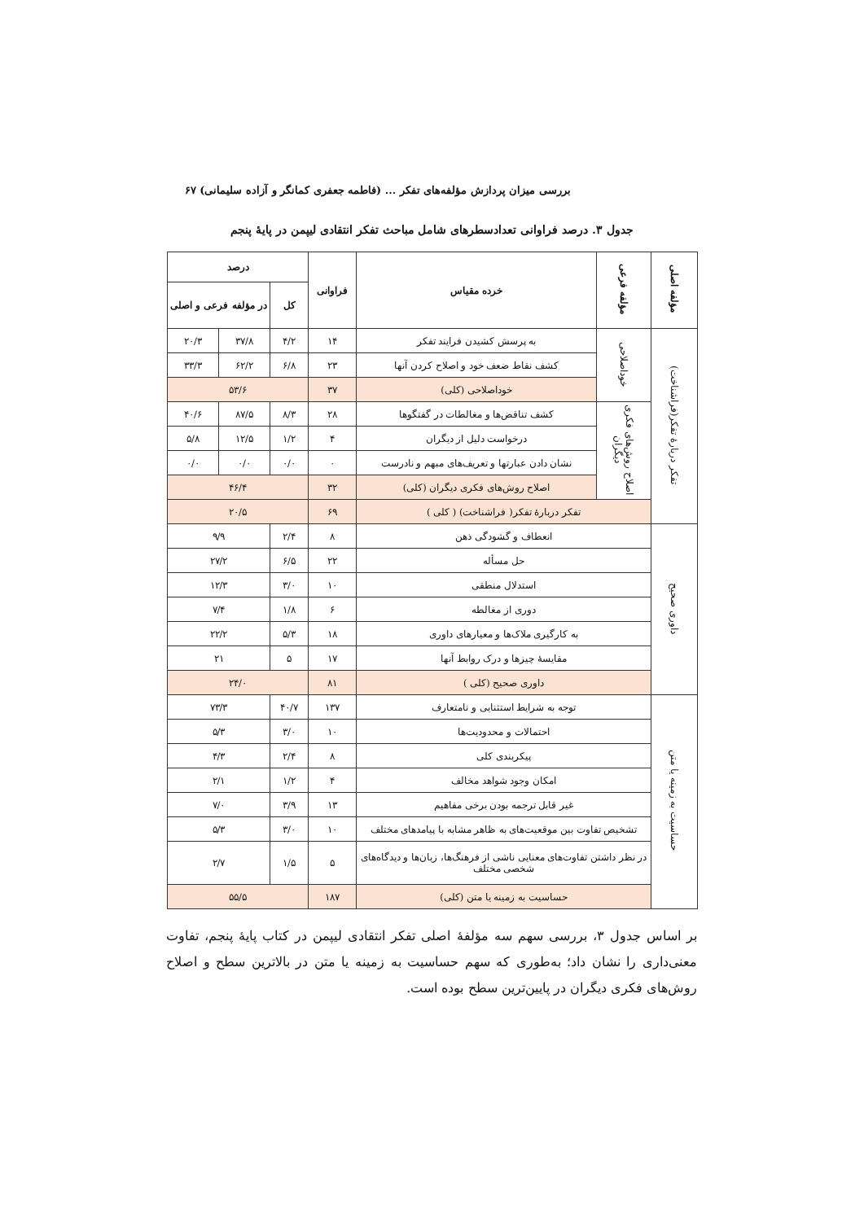بررسی میزان پردازش مؤلفه‌های تفکر ... (فاطمه جعفری کمانگر و آزاده سلیمانی) ۶۷
جدول ۳. درصد فراوانی تعدادسطرهای شامل مباحث تفکر انتقادی لیپمن در پایهٔ پنجم
| مؤلفه اصلی | مؤلفه فرعی | خرده مقیاس | فراوانی | درصد | | |
| --- | --- | --- | --- | --- | --- | --- |
| | | | | کل | در مؤلفه فرعی و اصلی | |
| تفکر دربارهٔ تفکر(فراشناخت) | خوداصلاحی | به پرسش کشیدن فرایند تفکر | ۱۴ | ۴/۲ | ۳۷/۸ | ۲۰/۳ |
| | | کشف نقاط ضعف خود و اصلاح کردن آنها | ۲۳ | ۶/۸ | ۶۲/۲ | ۳۳/۳ |
| | | خوداصلاحی (کلی) | ۳۷ | ۵۳/۶ | | |
| | اصلاح روش‌های فکری دیگران | کشف تناقض‌ها و مغالطات در گفتگوها | ۲۸ | ۸/۳ | ۸۷/۵ | ۴۰/۶ |
| | | درخواست دلیل از دیگران | ۴ | ۱/۲ | ۱۲/۵ | ۵/۸ |
| | | نشان دادن عبارتها و تعریف‌های مبهم و نادرست | ۰ | ۰/۰ | ۰/۰ | ۰/۰ |
| | | اصلاح روش‌های فکری دیگران (کلی) | ۳۲ | ۴۶/۴ | | |
| | تفکر دربارهٔ تفکر( فراشناخت) ( کلی ) | | ۶۹ | ۲۰/۵ | | |
| داوری صحیح | انعطاف و گشودگی ذهن | | ۸ | ۲/۴ | ۹/۹ | |
| | حل مسأله | | ۲۲ | ۶/۵ | ۲۷/۲ | |
| | استدلال منطقی | | ۱۰ | ۳/۰ | ۱۲/۳ | |
| | دوری از مغالطه | | ۶ | ۱/۸ | ۷/۴ | |
| | به کارگیری ملاک‌ها و معیارهای داوری | | ۱۸ | ۵/۳ | ۲۲/۲ | |
| | مقایسهٔ چیزها و درک روابط آنها | | ۱۷ | ۵ | ۲۱ | |
| | داوری صحیح (کلی ) | | ۸۱ | ۲۴/۰ | | |
| حساسیت به زمینه یا متن | توجه به شرایط استثنایی و نامتعارف | | ۱۳۷ | ۴۰/۷ | ۷۳/۳ | |
| | احتمالات و محدودیت‌ها | | ۱۰ | ۳/۰ | ۵/۳ | |
| | پیکربندی کلی | | ۸ | ۲/۴ | ۴/۳ | |
| | امکان وجود شواهد مخالف | | ۴ | ۱/۲ | ۲/۱ | |
| | غیر قابل ترجمه بودن برخی مفاهیم | | ۱۳ | ۳/۹ | ۷/۰ | |
| | تشخیص تفاوت بین موقعیت‌های به ظاهر مشابه با پیامدهای مختلف | | ۱۰ | ۳/۰ | ۵/۳ | |
| | در نظر داشتن تفاوت‌های معنایی ناشی از فرهنگ‌ها، زبان‌ها و دیدگاه‌های شخصی مختلف | | ۵ | ۱/۵ | ۲/۷ | |
| | حساسیت به زمینه یا متن (کلی) | | ۱۸۷ | ۵۵/۵ | | |
بر اساس جدول ۳، بررسی سهم سه مؤلفهٔ اصلی تفکر انتقادی لیپمن در کتاب پایهٔ پنجم، تفاوت معنی‌داری را نشان داد؛ به‌طوری که سهم حساسیت به زمینه یا متن در بالاترین سطح و اصلاح روش‌های فکری دیگران در پایین‌ترین سطح بوده است.